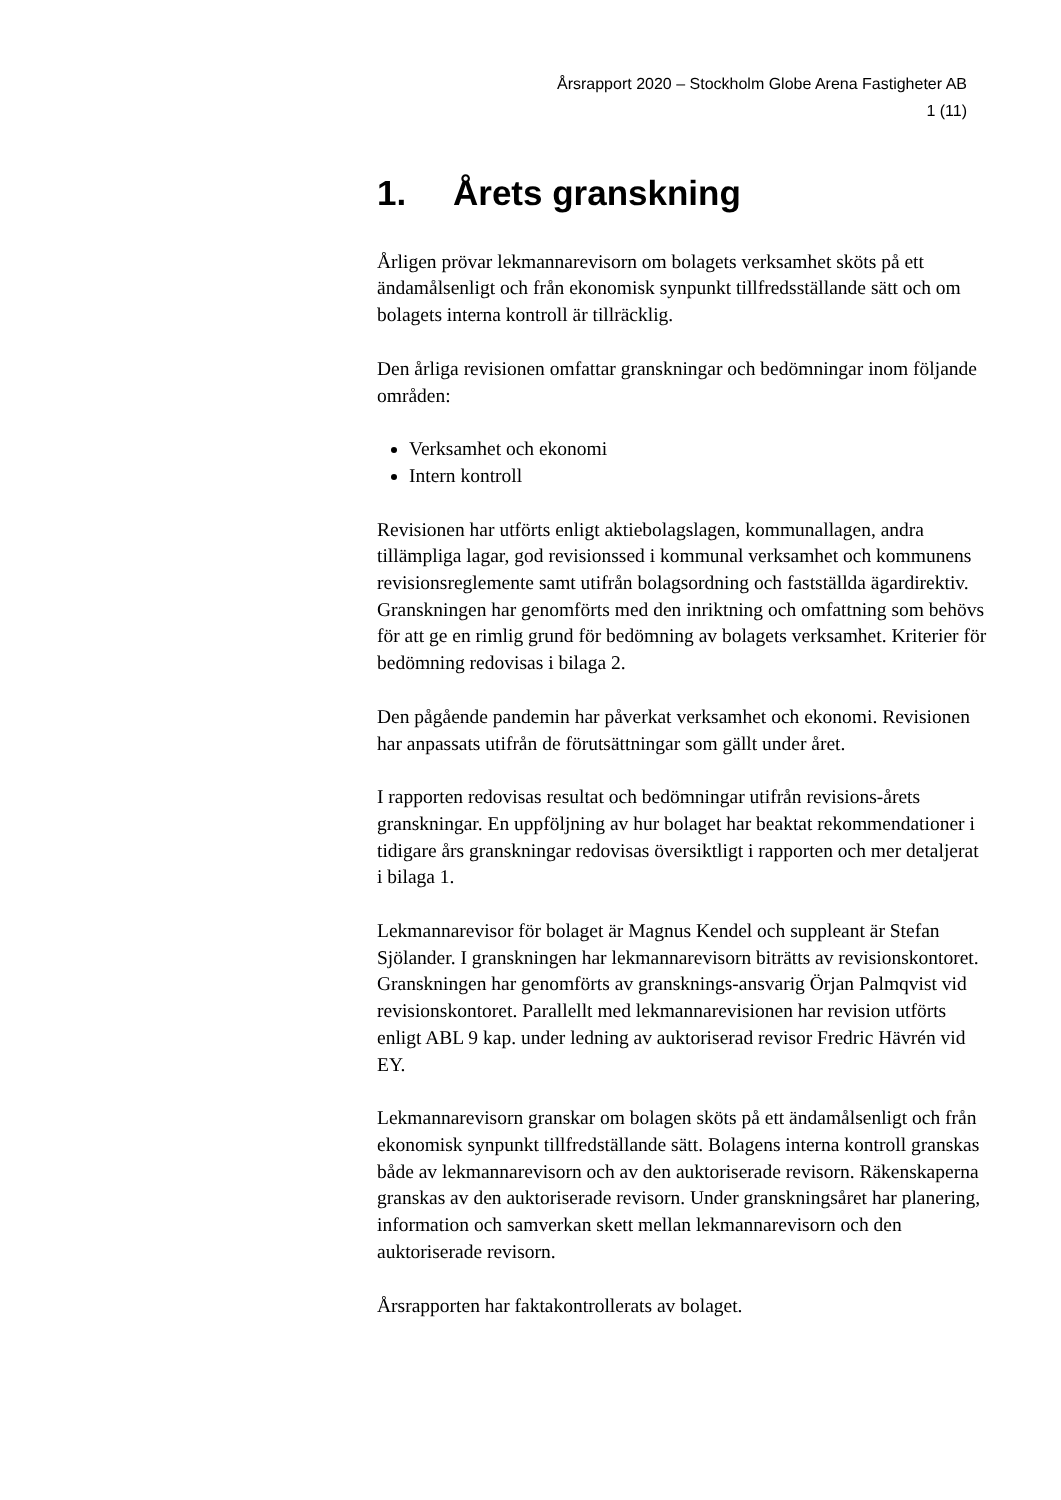Årsrapport 2020 – Stockholm Globe Arena Fastigheter AB
1 (11)
1. Årets granskning
Årligen prövar lekmannarevisorn om bolagets verksamhet sköts på ett ändamålsenligt och från ekonomisk synpunkt tillfredsställande sätt och om bolagets interna kontroll är tillräcklig.
Den årliga revisionen omfattar granskningar och bedömningar inom följande områden:
Verksamhet och ekonomi
Intern kontroll
Revisionen har utförts enligt aktiebolagslagen, kommunallagen, andra tillämpliga lagar, god revisionssed i kommunal verksamhet och kommunens revisionsreglemente samt utifrån bolagsordning och fastställda ägardirektiv. Granskningen har genomförts med den inriktning och omfattning som behövs för att ge en rimlig grund för bedömning av bolagets verksamhet. Kriterier för bedömning redovisas i bilaga 2.
Den pågående pandemin har påverkat verksamhet och ekonomi. Revisionen har anpassats utifrån de förutsättningar som gällt under året.
I rapporten redovisas resultat och bedömningar utifrån revisions-årets granskningar. En uppföljning av hur bolaget har beaktat rekommendationer i tidigare års granskningar redovisas översiktligt i rapporten och mer detaljerat i bilaga 1.
Lekmannarevisor för bolaget är Magnus Kendel och suppleant är Stefan Sjölander. I granskningen har lekmannarevisorn biträtts av revisionskontoret. Granskningen har genomförts av gransknings-ansvarig Örjan Palmqvist vid revisionskontoret. Parallellt med lekmannarevisionen har revision utförts enligt ABL 9 kap. under ledning av auktoriserad revisor Fredric Hävrén vid EY.
Lekmannarevisorn granskar om bolagen sköts på ett ändamålsenligt och från ekonomisk synpunkt tillfredställande sätt. Bolagens interna kontroll granskas både av lekmannarevisorn och av den auktoriserade revisorn. Räkenskaperna granskas av den auktoriserade revisorn. Under granskningsåret har planering, information och samverkan skett mellan lekmannarevisorn och den auktoriserade revisorn.
Årsrapporten har faktakontrollerats av bolaget.